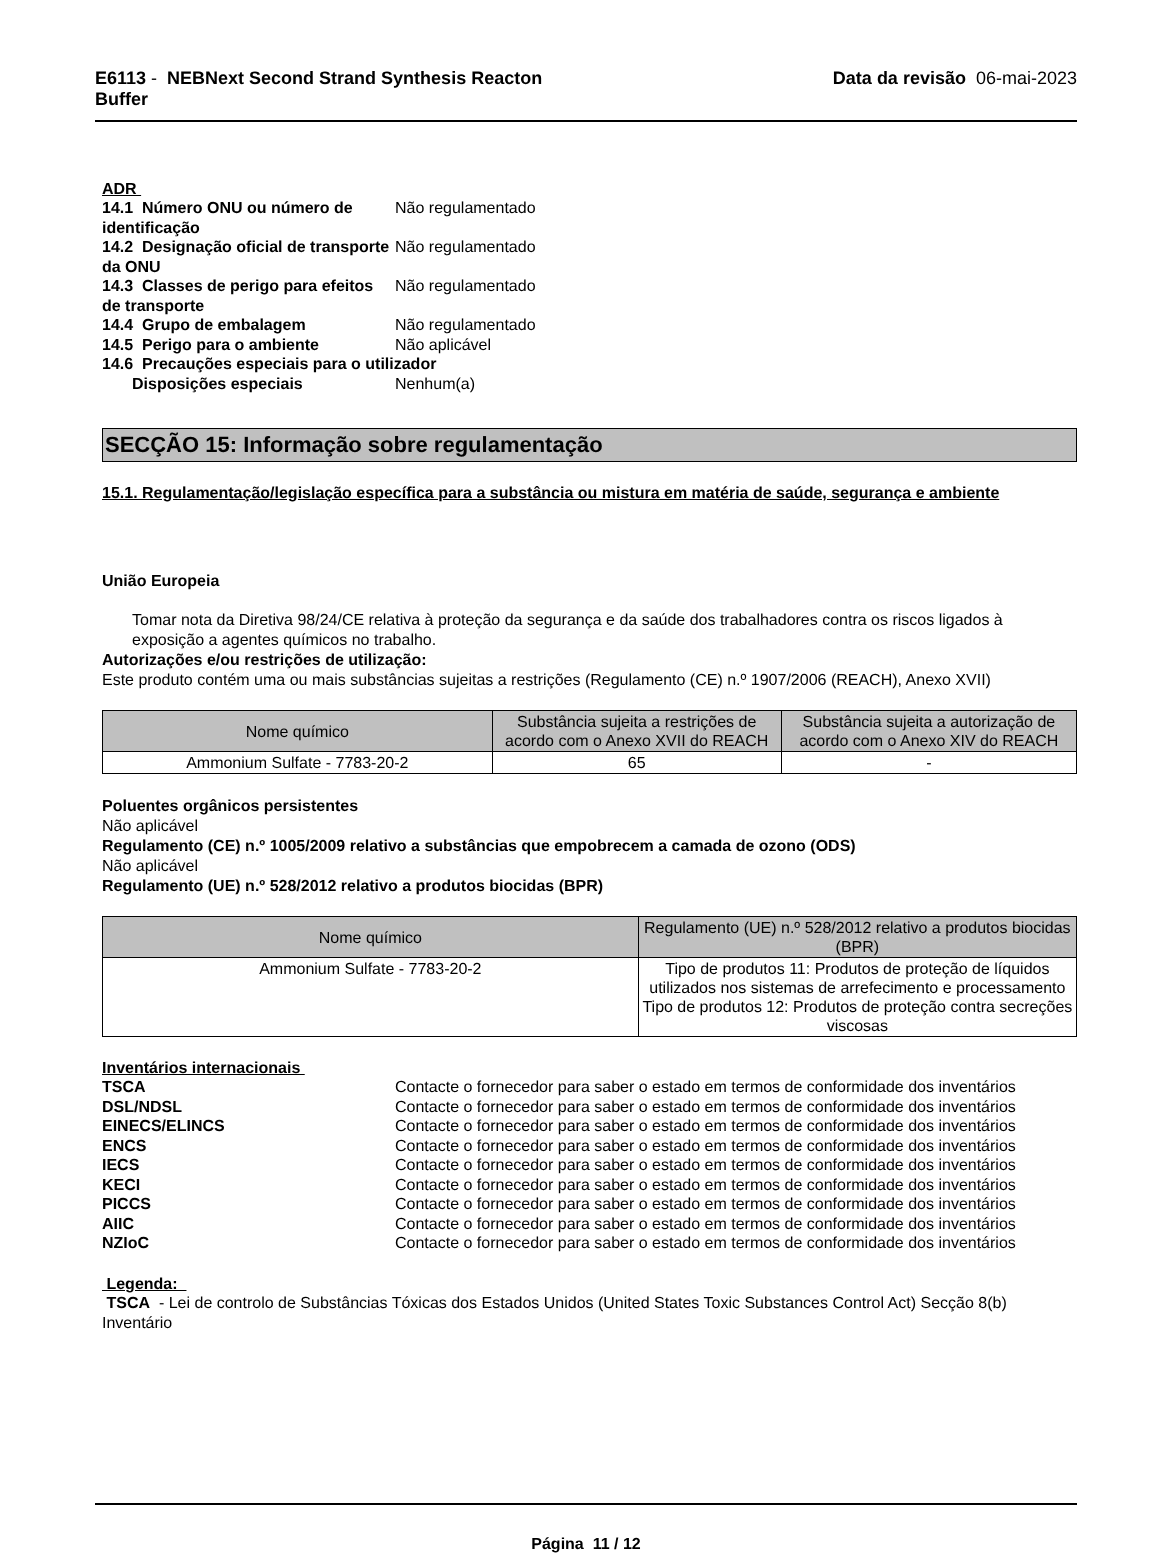E6113 - NEBNext Second Strand Synthesis Reacton
Buffer
Data da revisão 06-mai-2023
ADR
14.1 Número ONU ou número de identificação
Não regulamentado
14.2 Designação oficial de transporte da ONU
Não regulamentado
14.3 Classes de perigo para efeitos de transporte
Não regulamentado
14.4 Grupo de embalagem Não regulamentado
14.5 Perigo para o ambiente Não aplicável
14.6 Precauções especiais para o utilizador
Disposições especiais Nenhum(a)
SECÇÃO 15: Informação sobre regulamentação
15.1. Regulamentação/legislação específica para a substância ou mistura em matéria de saúde, segurança e ambiente
União Europeia
Tomar nota da Diretiva 98/24/CE relativa à proteção da segurança e da saúde dos trabalhadores contra os riscos ligados à exposição a agentes químicos no trabalho.
Autorizações e/ou restrições de utilização:
Este produto contém uma ou mais substâncias sujeitas a restrições (Regulamento (CE) n.º 1907/2006 (REACH), Anexo XVII)
| Nome químico | Substância sujeita a restrições de acordo com o Anexo XVII do REACH | Substância sujeita a autorização de acordo com o Anexo XIV do REACH |
| --- | --- | --- |
| Ammonium Sulfate - 7783-20-2 | 65 | - |
Poluentes orgânicos persistentes
Não aplicável
Regulamento (CE) n.º 1005/2009 relativo a substâncias que empobrecem a camada de ozono (ODS)
Não aplicável
Regulamento (UE) n.º 528/2012 relativo a produtos biocidas (BPR)
| Nome químico | Regulamento (UE) n.º 528/2012 relativo a produtos biocidas (BPR) |
| --- | --- |
| Ammonium Sulfate - 7783-20-2 | Tipo de produtos 11: Produtos de proteção de líquidos utilizados nos sistemas de arrefecimento e processamento Tipo de produtos 12: Produtos de proteção contra secreções viscosas |
Inventários internacionais
TSCA Contacte o fornecedor para saber o estado em termos de conformidade dos inventários
DSL/NDSL Contacte o fornecedor para saber o estado em termos de conformidade dos inventários
EINECS/ELINCS Contacte o fornecedor para saber o estado em termos de conformidade dos inventários
ENCS Contacte o fornecedor para saber o estado em termos de conformidade dos inventários
IECS Contacte o fornecedor para saber o estado em termos de conformidade dos inventários
KECI Contacte o fornecedor para saber o estado em termos de conformidade dos inventários
PICCS Contacte o fornecedor para saber o estado em termos de conformidade dos inventários
AIIC Contacte o fornecedor para saber o estado em termos de conformidade dos inventários
NZIoC Contacte o fornecedor para saber o estado em termos de conformidade dos inventários
Legenda:
TSCA - Lei de controlo de Substâncias Tóxicas dos Estados Unidos (United States Toxic Substances Control Act) Secção 8(b) Inventário
Página 11 / 12